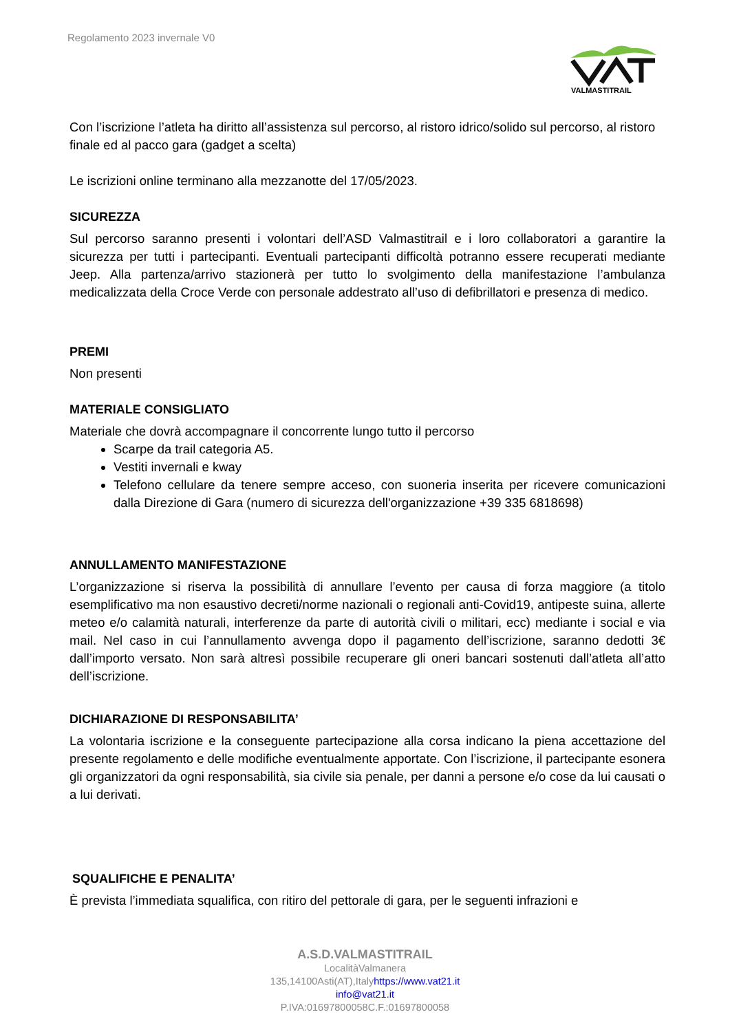Regolamento 2023 invernale V0
VALMASTITRAIL
Con l’iscrizione l’atleta ha diritto all’assistenza sul percorso, al ristoro idrico/solido sul percorso, al ristoro finale ed al pacco gara (gadget a scelta)
Le iscrizioni online terminano alla mezzanotte del 17/05/2023.
SICUREZZA
Sul percorso saranno presenti i volontari dell’ASD Valmastitrail e i loro collaboratori a garantire la sicurezza per tutti i partecipanti. Eventuali partecipanti difficoltà potranno essere recuperati mediante Jeep. Alla partenza/arrivo stazionerà per tutto lo svolgimento della manifestazione l’ambulanza medicalizzata della Croce Verde con personale addestrato all’uso di defibrillatori e presenza di medico.
PREMI
Non presenti
MATERIALE CONSIGLIATO
Materiale che dovrà accompagnare il concorrente lungo tutto il percorso
Scarpe da trail categoria A5.
Vestiti invernali e kway
Telefono cellulare da tenere sempre acceso, con suoneria inserita per ricevere comunicazioni dalla Direzione di Gara (numero di sicurezza dell'organizzazione +39 335 6818698)
ANNULLAMENTO MANIFESTAZIONE
L’organizzazione si riserva la possibilità di annullare l’evento per causa di forza maggiore (a titolo esemplificativo ma non esaustivo decreti/norme nazionali o regionali anti-Covid19, antipeste suina, allerte meteo e/o calamità naturali, interferenze da parte di autorità civili o militari, ecc) mediante i social e via mail. Nel caso in cui l’annullamento avvenga dopo il pagamento dell’iscrizione, saranno dedotti 3€ dall’importo versato. Non sarà altresì possibile recuperare gli oneri bancari sostenuti dall’atleta all’atto dell’iscrizione.
DICHIARAZIONE DI RESPONSABILITA’
La volontaria iscrizione e la conseguente partecipazione alla corsa indicano la piena accettazione del presente regolamento e delle modifiche eventualmente apportate. Con l’iscrizione, il partecipante esonera gli organizzatori da ogni responsabilità, sia civile sia penale, per danni a persone e/o cose da lui causati o a lui derivati.
SQUALIFICHE E PENALITA’
È prevista l’immediata squalifica, con ritiro del pettorale di gara, per le seguenti infrazioni e
A.S.D.VALMASTITRAIL
LocalitàValmanera
135,14100Asti(AT),Italyhttps://www.vat21.it
info@vat21.it
P.IVA:01697800058C.F.:01697800058